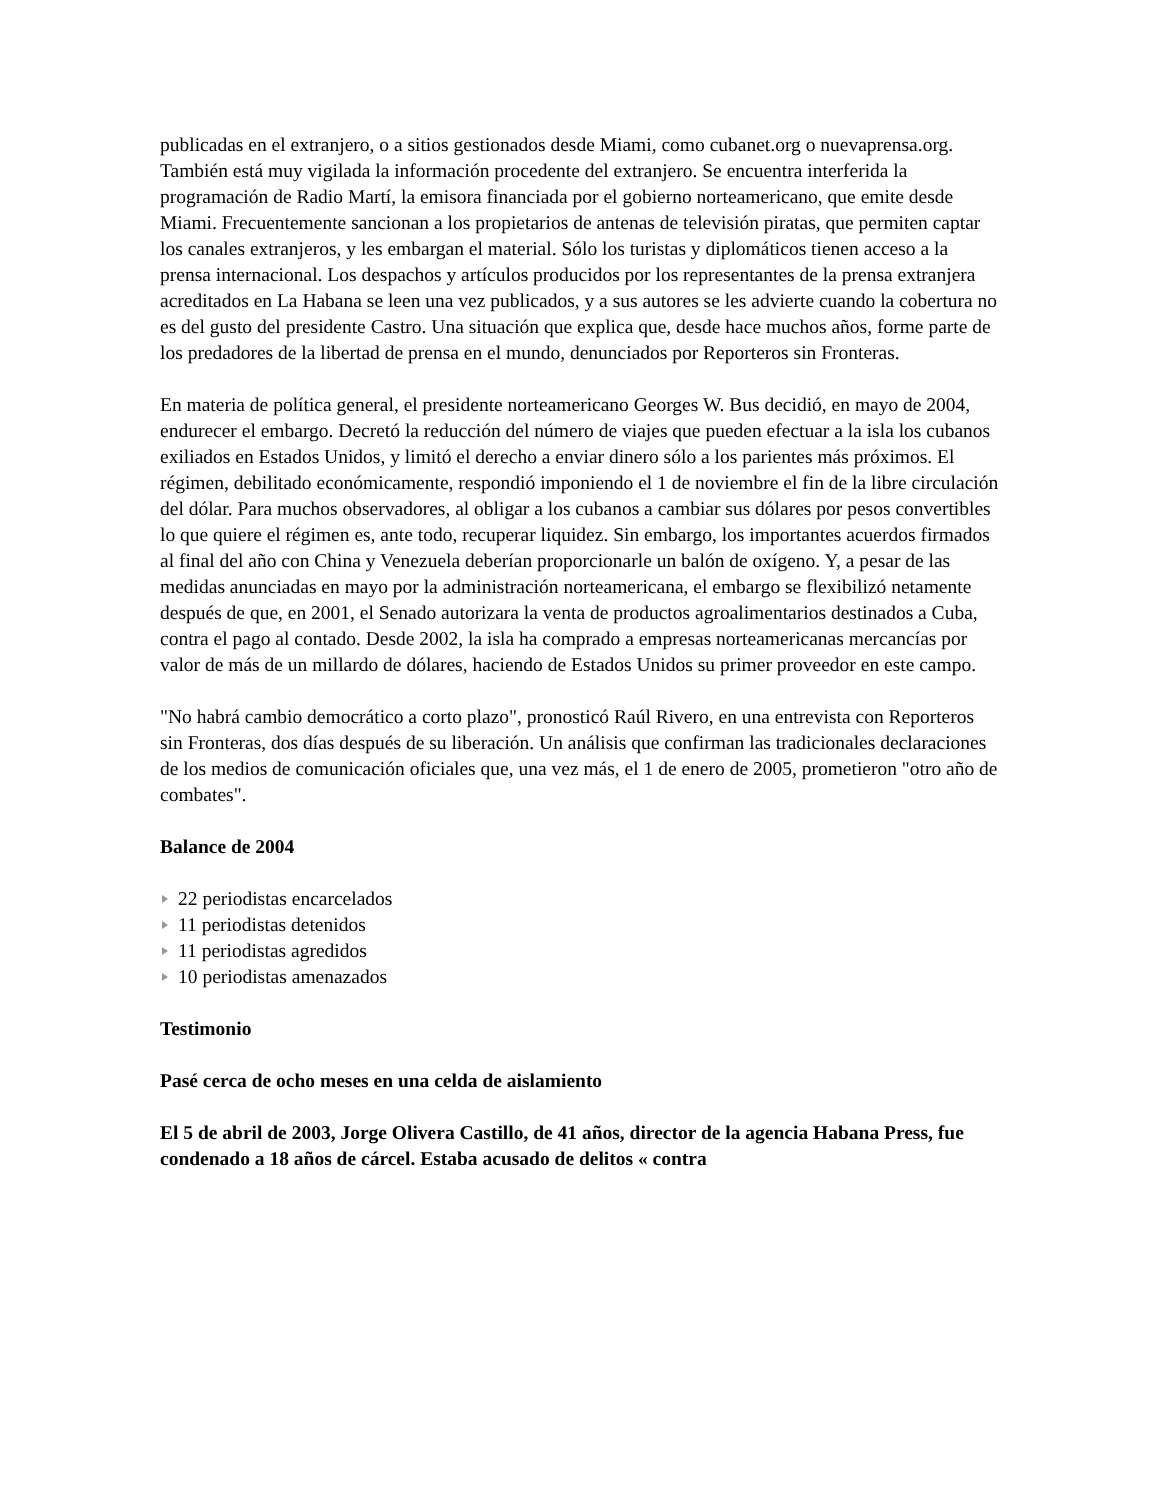publicadas en el extranjero, o a sitios gestionados desde Miami, como cubanet.org o nuevaprensa.org.
También está muy vigilada la información procedente del extranjero. Se encuentra interferida la programación de Radio Martí, la emisora financiada por el gobierno norteamericano, que emite desde Miami. Frecuentemente sancionan a los propietarios de antenas de televisión piratas, que permiten captar los canales extranjeros, y les embargan el material. Sólo los turistas y diplomáticos tienen acceso a la prensa internacional. Los despachos y artículos producidos por los representantes de la prensa extranjera acreditados en La Habana se leen una vez publicados, y a sus autores se les advierte cuando la cobertura no es del gusto del presidente Castro. Una situación que explica que, desde hace muchos años, forme parte de los predadores de la libertad de prensa en el mundo, denunciados por Reporteros sin Fronteras.
En materia de política general, el presidente norteamericano Georges W. Bus decidió, en mayo de 2004, endurecer el embargo. Decretó la reducción del número de viajes que pueden efectuar a la isla los cubanos exiliados en Estados Unidos, y limitó el derecho a enviar dinero sólo a los parientes más próximos. El régimen, debilitado económicamente, respondió imponiendo el 1 de noviembre el fin de la libre circulación del dólar. Para muchos observadores, al obligar a los cubanos a cambiar sus dólares por pesos convertibles lo que quiere el régimen es, ante todo, recuperar liquidez. Sin embargo, los importantes acuerdos firmados al final del año con China y Venezuela deberían proporcionarle un balón de oxígeno. Y, a pesar de las medidas anunciadas en mayo por la administración norteamericana, el embargo se flexibilizó netamente después de que, en 2001, el Senado autorizara la venta de productos agroalimentarios destinados a Cuba, contra el pago al contado. Desde 2002, la isla ha comprado a empresas norteamericanas mercancías por valor de más de un millardo de dólares, haciendo de Estados Unidos su primer proveedor en este campo.
"No habrá cambio democrático a corto plazo", pronosticó Raúl Rivero, en una entrevista con Reporteros sin Fronteras, dos días después de su liberación. Un análisis que confirman las tradicionales declaraciones de los medios de comunicación oficiales que, una vez más, el 1 de enero de 2005, prometieron "otro año de combates".
Balance de 2004
22 periodistas encarcelados
11 periodistas detenidos
11 periodistas agredidos
10 periodistas amenazados
Testimonio
Pasé cerca de ocho meses en una celda de aislamiento
El 5 de abril de 2003, Jorge Olivera Castillo, de 41 años, director de la agencia Habana Press, fue condenado a 18 años de cárcel. Estaba acusado de delitos « contra